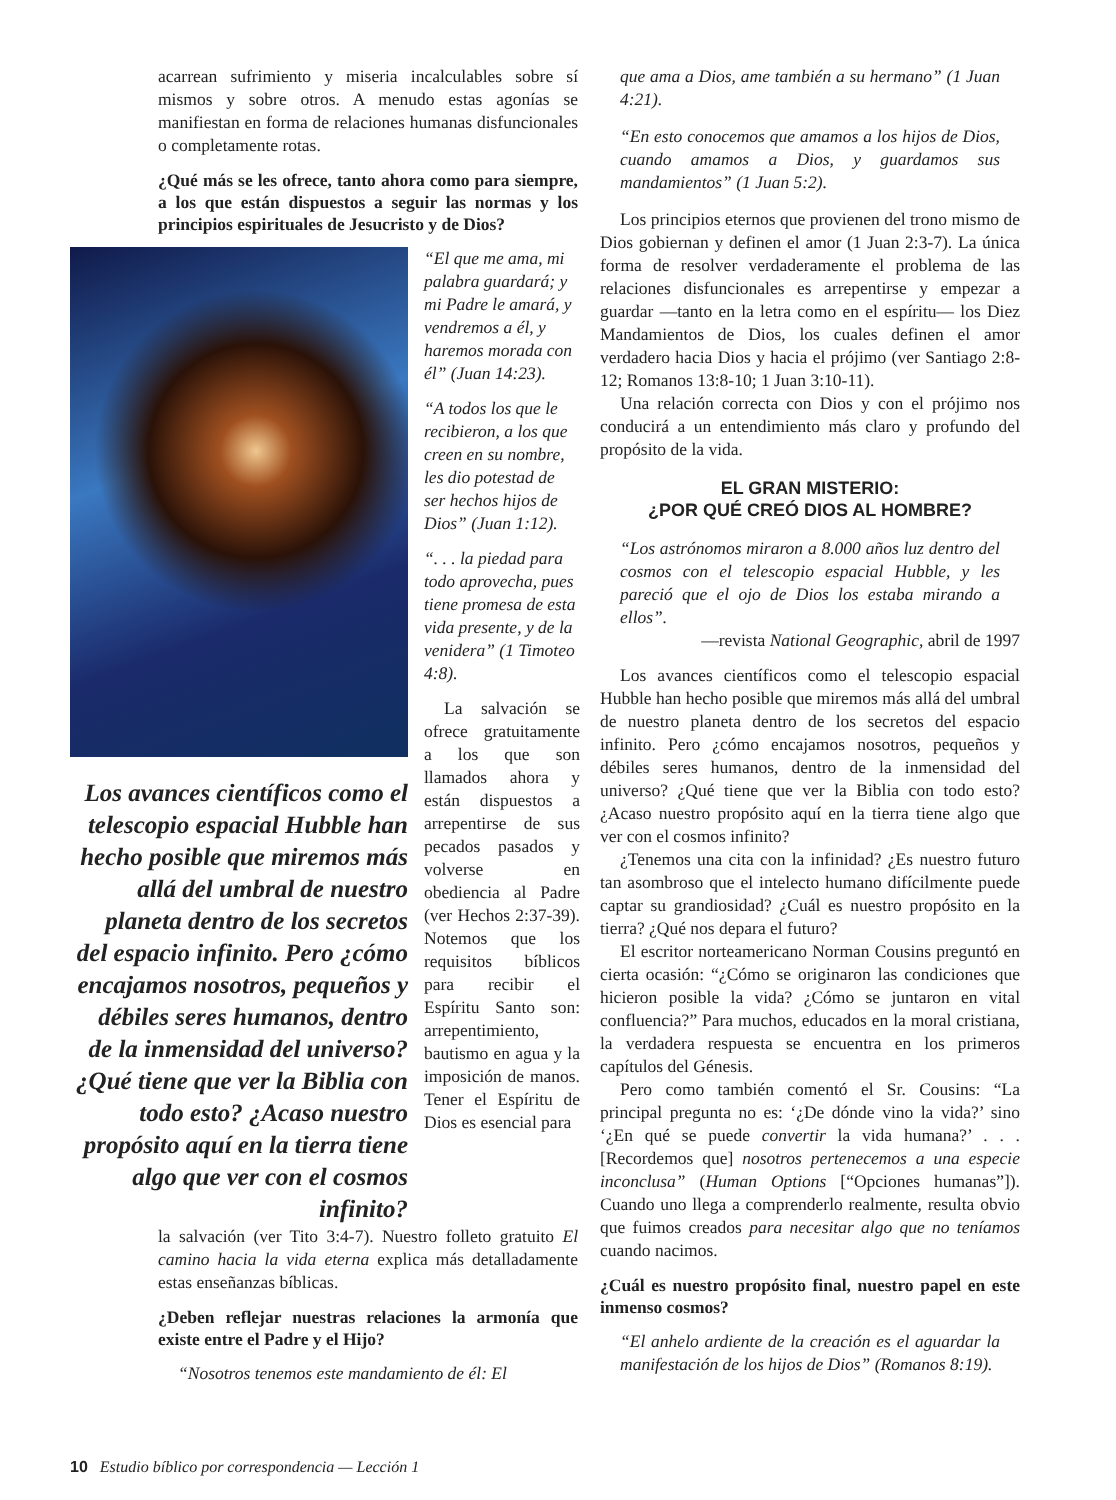acarrean sufrimiento y miseria incalculables sobre sí mismos y sobre otros. A menudo estas agonías se manifiestan en forma de relaciones humanas disfuncionales o completamente rotas.
¿Qué más se les ofrece, tanto ahora como para siempre, a los que están dispuestos a seguir las normas y los principios espirituales de Jesucristo y de Dios?
Los avances científicos como el telescopio espacial Hubble han hecho posible que miremos más allá del umbral de nuestro planeta dentro de los secretos del espacio infinito. Pero ¿cómo encajamos nosotros, pequeños y débiles seres humanos, dentro de la inmensidad del universo? ¿Qué tiene que ver la Biblia con todo esto? ¿Acaso nuestro propósito aquí en la tierra tiene algo que ver con el cosmos infinito?
“El que me ama, mi palabra guardará; y mi Padre le amará, y vendremos a él, y haremos morada con él” (Juan 14:23).
“A todos los que le recibieron, a los que creen en su nombre, les dio potestad de ser hechos hijos de Dios” (Juan 1:12).
“. . . la piedad para todo aprovecha, pues tiene promesa de esta vida presente, y de la venidera” (1 Timoteo 4:8).
La salvación se ofrece gratuitamente a los que son llamados ahora y están dispuestos a arrepentirse de sus pecados pasados y volverse en obediencia al Padre (ver Hechos 2:37-39). Notemos que los requisitos bíblicos para recibir el Espíritu Santo son: arrepentimiento, bautismo en agua y la imposición de manos. Tener el Espíritu de Dios es esencial para
la salvación (ver Tito 3:4-7). Nuestro folleto gratuito El camino hacia la vida eterna explica más detalladamente estas enseñanzas bíblicas.
¿Deben reflejar nuestras relaciones la armonía que existe entre el Padre y el Hijo?
“Nosotros tenemos este mandamiento de él: El
que ama a Dios, ame también a su hermano” (1 Juan 4:21).
“En esto conocemos que amamos a los hijos de Dios, cuando amamos a Dios, y guardamos sus mandamientos” (1 Juan 5:2).
Los principios eternos que provienen del trono mismo de Dios gobiernan y definen el amor (1 Juan 2:3-7). La única forma de resolver verdaderamente el problema de las relaciones disfuncionales es arrepentirse y empezar a guardar —tanto en la letra como en el espíritu— los Diez Mandamientos de Dios, los cuales definen el amor verdadero hacia Dios y hacia el prójimo (ver Santiago 2:8-12; Romanos 13:8-10; 1 Juan 3:10-11).
Una relación correcta con Dios y con el prójimo nos conducirá a un entendimiento más claro y profundo del propósito de la vida.
EL GRAN MISTERIO:
¿POR QUÉ CREÓ DIOS AL HOMBRE?
“Los astrónomos miraron a 8.000 años luz dentro del cosmos con el telescopio espacial Hubble, y les pareció que el ojo de Dios los estaba mirando a ellos”.
—revista National Geographic, abril de 1997
Los avances científicos como el telescopio espacial Hubble han hecho posible que miremos más allá del umbral de nuestro planeta dentro de los secretos del espacio infinito. Pero ¿cómo encajamos nosotros, pequeños y débiles seres humanos, dentro de la inmensidad del universo? ¿Qué tiene que ver la Biblia con todo esto? ¿Acaso nuestro propósito aquí en la tierra tiene algo que ver con el cosmos infinito?
¿Tenemos una cita con la infinidad? ¿Es nuestro futuro tan asombroso que el intelecto humano difícilmente puede captar su grandiosidad? ¿Cuál es nuestro propósito en la tierra? ¿Qué nos depara el futuro?
El escritor norteamericano Norman Cousins preguntó en cierta ocasión: “¿Cómo se originaron las condiciones que hicieron posible la vida? ¿Cómo se juntaron en vital confluencia?” Para muchos, educados en la moral cristiana, la verdadera respuesta se encuentra en los primeros capítulos del Génesis.
Pero como también comentó el Sr. Cousins: “La principal pregunta no es: ‘¿De dónde vino la vida?’ sino ‘¿En qué se puede convertir la vida humana?’ . . . [Recordemos que] nosotros pertenecemos a una especie inconclusa” (Human Options [“Opciones humanas”]). Cuando uno llega a comprenderlo realmente, resulta obvio que fuimos creados para necesitar algo que no teníamos cuando nacimos.
¿Cuál es nuestro propósito final, nuestro papel en este inmenso cosmos?
“El anhelo ardiente de la creación es el aguardar la manifestación de los hijos de Dios” (Romanos 8:19).
10 Estudio bíblico por correspondencia — Lección 1